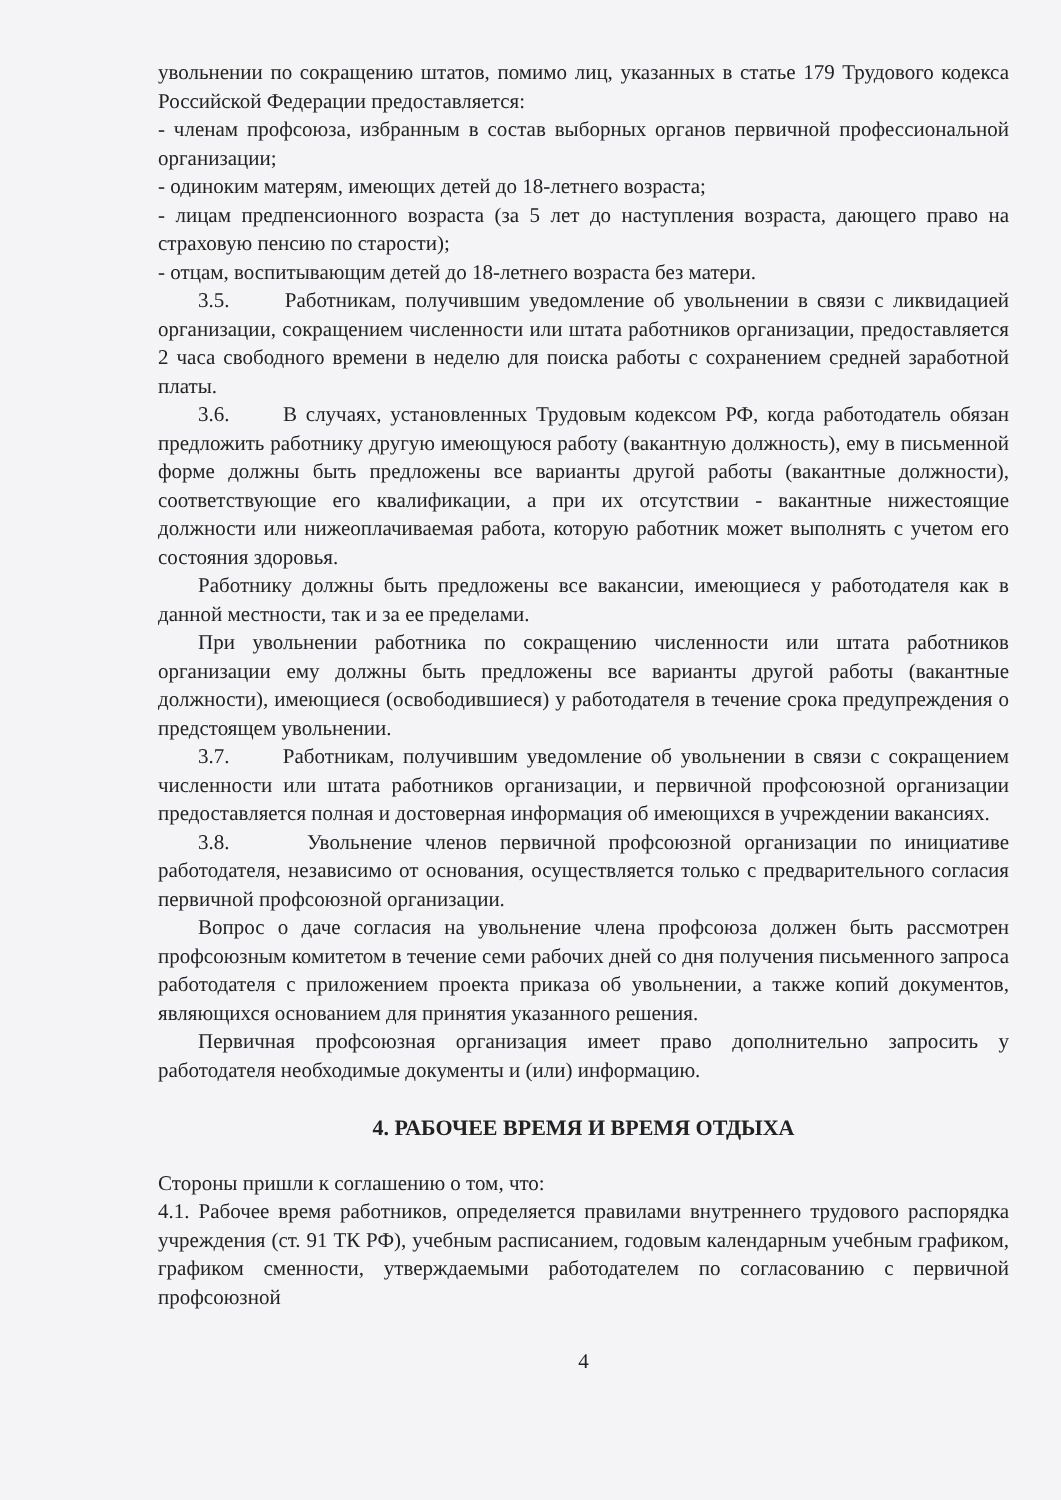увольнении по сокращению штатов, помимо лиц, указанных в статье 179 Трудового кодекса Российской Федерации предоставляется:
- членам профсоюза, избранным в состав выборных органов первичной профессиональной организации;
- одиноким матерям, имеющих детей до 18-летнего возраста;
- лицам предпенсионного возраста (за 5 лет до наступления возраста, дающего право на страховую пенсию по старости);
- отцам, воспитывающим детей до 18-летнего возраста без матери.
3.5. Работникам, получившим уведомление об увольнении в связи с ликвидацией организации, сокращением численности или штата работников организации, предоставляется 2 часа свободного времени в неделю для поиска работы с сохранением средней заработной платы.
3.6. В случаях, установленных Трудовым кодексом РФ, когда работодатель обязан предложить работнику другую имеющуюся работу (вакантную должность), ему в письменной форме должны быть предложены все варианты другой работы (вакантные должности), соответствующие его квалификации, а при их отсутствии - вакантные нижестоящие должности или нижеоплачиваемая работа, которую работник может выполнять с учетом его состояния здоровья.
Работнику должны быть предложены все вакансии, имеющиеся у работодателя как в данной местности, так и за ее пределами.
При увольнении работника по сокращению численности или штата работников организации ему должны быть предложены все варианты другой работы (вакантные должности), имеющиеся (освободившиеся) у работодателя в течение срока предупреждения о предстоящем увольнении.
3.7. Работникам, получившим уведомление об увольнении в связи с сокращением численности или штата работников организации, и первичной профсоюзной организации предоставляется полная и достоверная информация об имеющихся в учреждении вакансиях.
3.8. Увольнение членов первичной профсоюзной организации по инициативе работодателя, независимо от основания, осуществляется только с предварительного согласия первичной профсоюзной организации.
Вопрос о даче согласия на увольнение члена профсоюза должен быть рассмотрен профсоюзным комитетом в течение семи рабочих дней со дня получения письменного запроса работодателя с приложением проекта приказа об увольнении, а также копий документов, являющихся основанием для принятия указанного решения.
Первичная профсоюзная организация имеет право дополнительно запросить у работодателя необходимые документы и (или) информацию.
4. РАБОЧЕЕ ВРЕМЯ И ВРЕМЯ ОТДЫХА
Стороны пришли к соглашению о том, что:
4.1. Рабочее время работников, определяется правилами внутреннего трудового распорядка учреждения (ст. 91 ТК РФ), учебным расписанием, годовым календарным учебным графиком, графиком сменности, утверждаемыми работодателем по согласованию с первичной профсоюзной
4